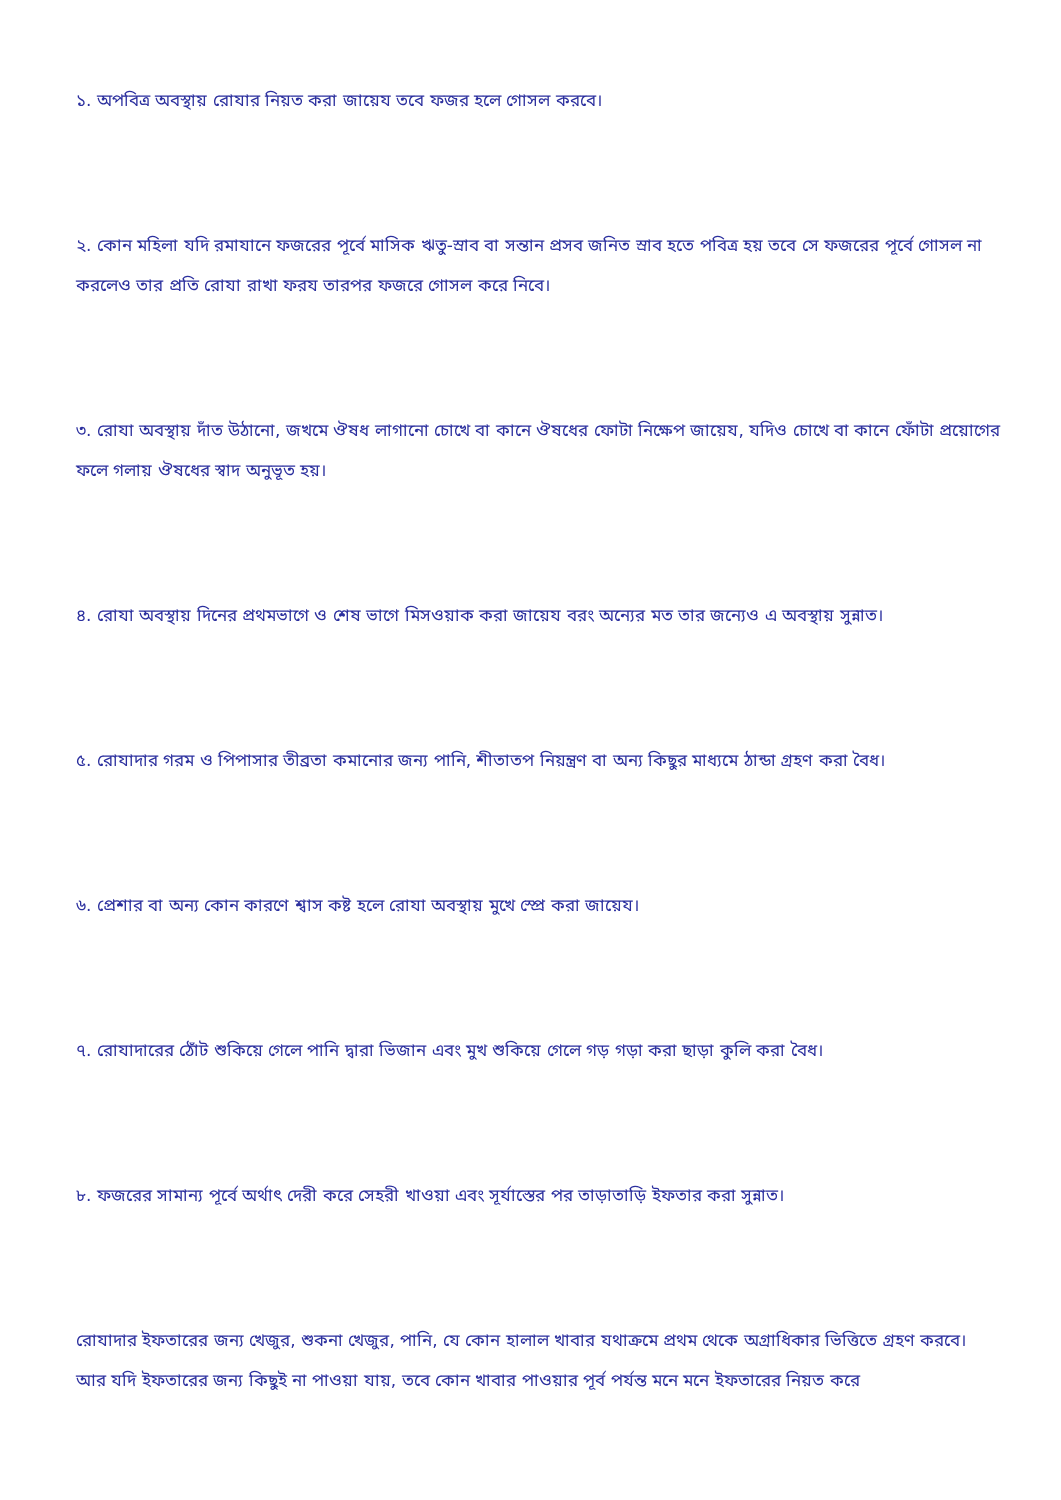১. অপবিত্র অবস্থায় রোযার নিয়ত করা জায়েয তবে ফজর হলে গোসল করবে।
২. কোন মহিলা যদি রমাযানে ফজরের পূর্বে মাসিক ঋতু-স্রাব বা সন্তান প্রসব জনিত স্রাব হতে পবিত্র হয় তবে সে ফজরের পূর্বে গোসল না করলেও তার প্রতি রোযা রাখা ফরয তারপর ফজরে গোসল করে নিবে।
৩. রোযা অবস্থায় দাঁত উঠানো, জখমে ঔষধ লাগানো চোখে বা কানে ঔষধের ফোটা নিক্ষেপ জায়েয, যদিও চোখে বা কানে ফোঁটা প্রয়োগের ফলে গলায় ঔষধের স্বাদ অনুভূত হয়।
৪. রোযা অবস্থায় দিনের প্রথমভাগে ও শেষ ভাগে মিসওয়াক করা জায়েয বরং অন্যের মত তার জন্যেও এ অবস্থায় সুন্নাত।
৫. রোযাদার গরম ও পিপাসার তীব্রতা কমানোর জন্য পানি, শীতাতপ নিয়ন্ত্রণ বা অন্য কিছুর মাধ্যমে ঠান্ডা গ্রহণ করা বৈধ।
৬. প্রেশার বা অন্য কোন কারণে শ্বাস কষ্ট হলে রোযা অবস্থায় মুখে স্প্রে করা জায়েয।
৭. রোযাদারের ঠোঁট শুকিয়ে গেলে পানি দ্বারা ভিজান এবং মুখ শুকিয়ে গেলে গড় গড়া করা ছাড়া কুলি করা বৈধ।
৮. ফজরের সামান্য পূর্বে অর্থাৎ দেরী করে সেহরী খাওয়া এবং সূর্যাস্তের পর তাড়াতাড়ি ইফতার করা সুন্নাত।
রোযাদার ইফতারের জন্য খেজুর, শুকনা খেজুর, পানি, যে কোন হালাল খাবার যথাক্রমে প্রথম থেকে অগ্রাধিকার ভিত্তিতে গ্রহণ করবে। আর যদি ইফতারের জন্য কিছুই না পাওয়া যায়, তবে কোন খাবার পাওয়ার পূর্ব পর্যন্ত মনে মনে ইফতারের নিয়ত করে